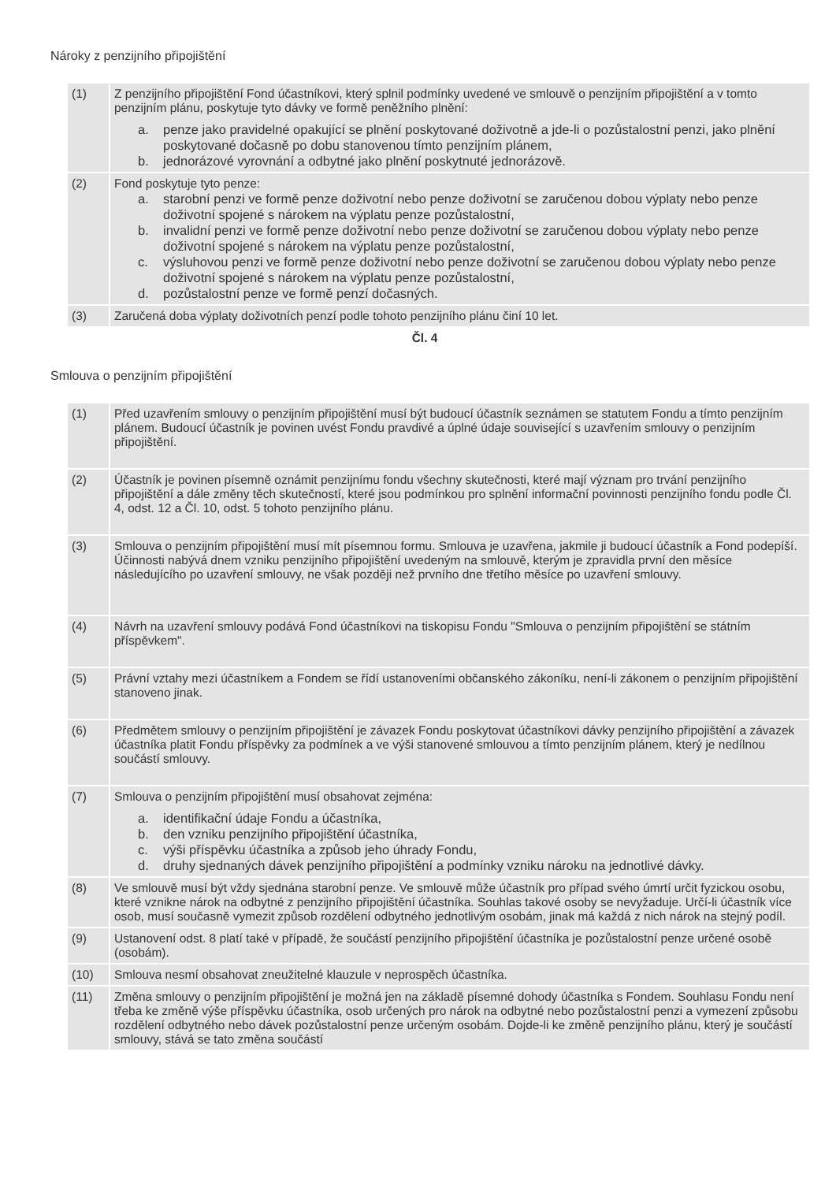Nároky z penzijního připojištění
| (1) | Z penzijního připojištění Fond účastníkovi, který splnil podmínky uvedené ve smlouvě o penzijním připojištění a v tomto penzijním plánu, poskytuje tyto dávky ve formě peněžního plnění: a. penze jako pravidelné opakující se plnění poskytované doživotně a jde-li o pozůstalostní penzi, jako plnění poskytované dočasně po dobu stanovenou tímto penzijním plánem, b. jednorázové vyrovnání a odbytné jako plnění poskytnuté jednorázově. |
| (2) | Fond poskytuje tyto penze: a. starobní penzi ve formě penze doživotní nebo penze doživotní se zaručenou dobou výplaty nebo penze doživotní spojené s nárokem na výplatu penze pozůstalostní, b. invalidní penzi ve formě penze doživotní nebo penze doživotní se zaručenou dobou výplaty nebo penze doživotní spojené s nárokem na výplatu penze pozůstalostní, c. výsluhovou penzi ve formě penze doživotní nebo penze doživotní se zaručenou dobou výplaty nebo penze doživotní spojené s nárokem na výplatu penze pozůstalostní, d. pozůstalostní penze ve formě penzí dočasných. |
| (3) | Zaručená doba výplaty doživotních penzí podle tohoto penzijního plánu činí 10 let. |
Čl. 4
Smlouva o penzijním připojištění
| (1) | Před uzavřením smlouvy o penzijním připojištění musí být budoucí účastník seznámen se statutem Fondu a tímto penzijním plánem. Budoucí účastník je povinen uvést Fondu pravdivé a úplné údaje související s uzavřením smlouvy o penzijním připojištění. |
| (2) | Účastník je povinen písemně oznámit penzijnímu fondu všechny skutečnosti, které mají význam pro trvání penzijního připojištění a dále změny těch skutečností, které jsou podmínkou pro splnění informační povinnosti penzijního fondu podle Čl. 4, odst. 12 a Čl. 10, odst. 5 tohoto penzijního plánu. |
| (3) | Smlouva o penzijním připojištění musí mít písemnou formu. Smlouva je uzavřena, jakmile ji budoucí účastník a Fond podepíší. Účinnosti nabývá dnem vzniku penzijního připojištění uvedeným na smlouvě, kterým je zpravidla první den měsíce následujícího po uzavření smlouvy, ne však později než prvního dne třetího měsíce po uzavření smlouvy. |
| (4) | Návrh na uzavření smlouvy podává Fond účastníkovi na tiskopisu Fondu "Smlouva o penzijním připojištění se státním příspěvkem". |
| (5) | Právní vztahy mezi účastníkem a Fondem se řídí ustanoveními občanského zákoníku, není-li zákonem o penzijním připojištění stanoveno jinak. |
| (6) | Předmětem smlouvy o penzijním připojištění je závazek Fondu poskytovat účastníkovi dávky penzijního připojištění a závazek účastníka platit Fondu příspěvky za podmínek a ve výši stanovené smlouvou a tímto penzijním plánem, který je nedílnou součástí smlouvy. |
| (7) | Smlouva o penzijním připojištění musí obsahovat zejména: a. identifikační údaje Fondu a účastníka, b. den vzniku penzijního připojištění účastníka, c. výši příspěvku účastníka a způsob jeho úhrady Fondu, d. druhy sjednaných dávek penzijního připojištění a podmínky vzniku nároku na jednotlivé dávky. |
| (8) | Ve smlouvě musí být vždy sjednána starobní penze. Ve smlouvě může účastník pro případ svého úmrtí určit fyzickou osobu, které vznikne nárok na odbytné z penzijního připojištění účastníka. Souhlas takové osoby se nevyžaduje. Určí-li účastník více osob, musí současně vymezit způsob rozdělení odbytného jednotlivým osobám, jinak má každá z nich nárok na stejný podíl. |
| (9) | Ustanovení odst. 8 platí také v případě, že součástí penzijního připojištění účastníka je pozůstalostní penze určené osobě (osobám). |
| (10) | Smlouva nesmí obsahovat zneužitelné klauzule v neprospěch účastníka. |
| (11) | Změna smlouvy o penzijním připojištění je možná jen na základě písemné dohody účastníka s Fondem. Souhlasu Fondu není třeba ke změně výše příspěvku účastníka, osob určených pro nárok na odbytné nebo pozůstalostní penzi a vymezení způsobu rozdělení odbytného nebo dávek pozůstalostní penze určeným osobám. Dojde-li ke změně penzijního plánu, který je součástí smlouvy, stává se tato změna součástí |